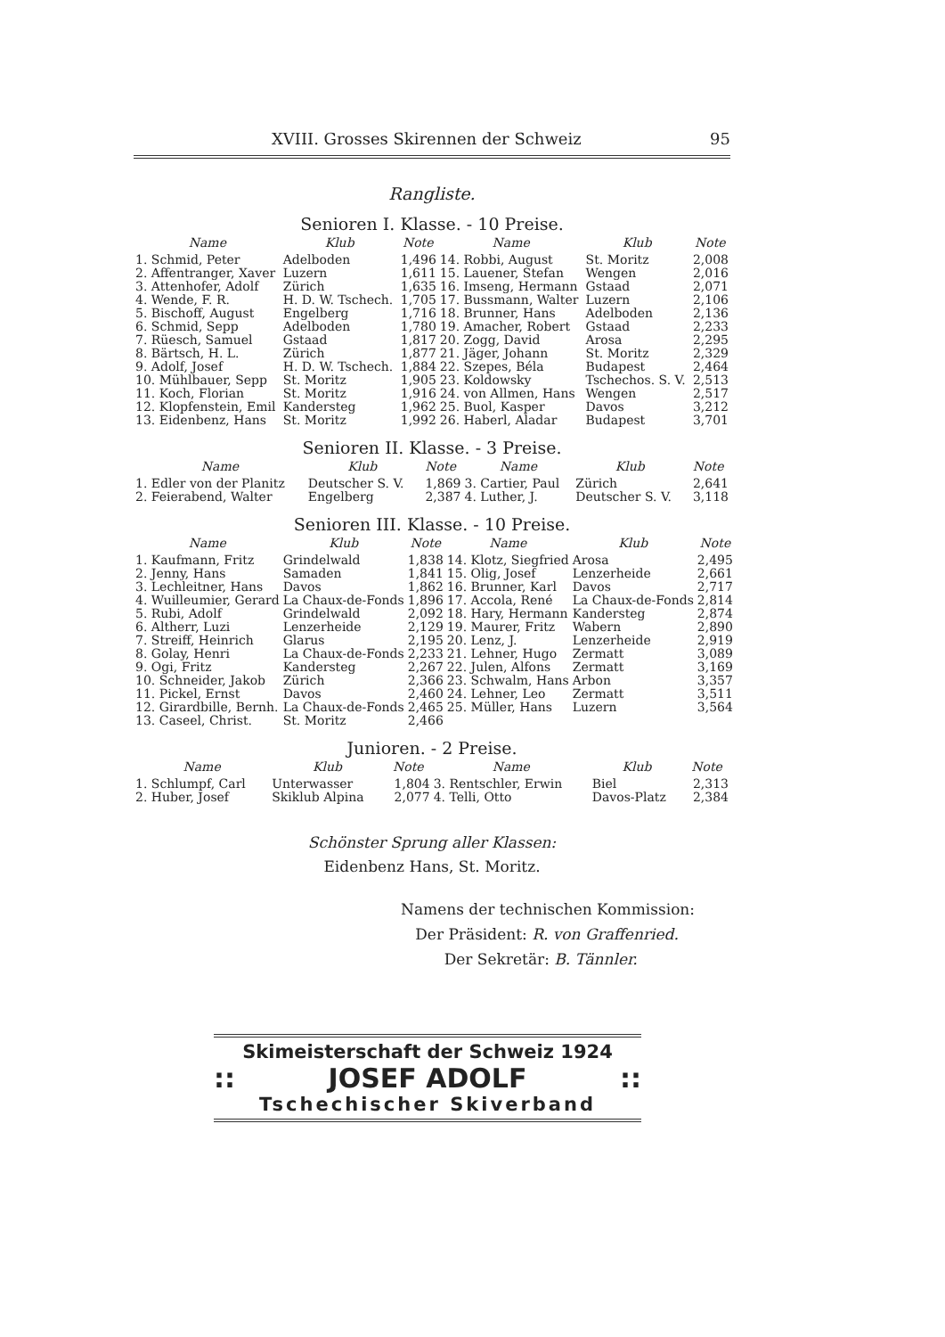XVIII. Grosses Skirennen der Schweiz 95
Rangliste.
Senioren I. Klasse. - 10 Preise.
| Name | Klub | Note | Name | Klub | Note |
| --- | --- | --- | --- | --- | --- |
| 1. Schmid, Peter | Adelboden | 1,496 | 14. Robbi, August | St. Moritz | 2,008 |
| 2. Affentranger, Xaver | Luzern | 1,611 | 15. Lauener, Stefan | Wengen | 2,016 |
| 3. Attenhofer, Adolf | Zürich | 1,635 | 16. Imseng, Hermann | Gstaad | 2,071 |
| 4. Wende, F. R. | H. D. W. Tschech. | 1,705 | 17. Bussmann, Walter | Luzern | 2,106 |
| 5. Bischoff, August | Engelberg | 1,716 | 18. Brunner, Hans | Adelboden | 2,136 |
| 6. Schmid, Sepp | Adelboden | 1,780 | 19. Amacher, Robert | Gstaad | 2,233 |
| 7. Rüesch, Samuel | Gstaad | 1,817 | 20. Zogg, David | Arosa | 2,295 |
| 8. Bärtsch, H. L. | Zürich | 1,877 | 21. Jäger, Johann | St. Moritz | 2,329 |
| 9. Adolf, Josef | H. D. W. Tschech. | 1,884 | 22. Szepes, Béla | Budapest | 2,464 |
| 10. Mühlbauer, Sepp | St. Moritz | 1,905 | 23. Koldowsky | Tschechos. S. V. | 2,513 |
| 11. Koch, Florian | St. Moritz | 1,916 | 24. von Allmen, Hans | Wengen | 2,517 |
| 12. Klopfenstein, Emil | Kandersteg | 1,962 | 25. Buol, Kasper | Davos | 3,212 |
| 13. Eidenbenz, Hans | St. Moritz | 1,992 | 26. Haberl, Aladar | Budapest | 3,701 |
Senioren II. Klasse. - 3 Preise.
| Name | Klub | Note | Name | Klub | Note |
| --- | --- | --- | --- | --- | --- |
| 1. Edler von der Planitz | Deutscher S. V. | 1,869 | 3. Cartier, Paul | Zürich | 2,641 |
| 2. Feierabend, Walter | Engelberg | 2,387 | 4. Luther, J. | Deutscher S. V. | 3,118 |
Senioren III. Klasse. - 10 Preise.
| Name | Klub | Note | Name | Klub | Note |
| --- | --- | --- | --- | --- | --- |
| 1. Kaufmann, Fritz | Grindelwald | 1,838 | 14. Klotz, Siegfried | Arosa | 2,495 |
| 2. Jenny, Hans | Samaden | 1,841 | 15. Olig, Josef | Lenzerheide | 2,661 |
| 3. Lechleitner, Hans | Davos | 1,862 | 16. Brunner, Karl | Davos | 2,717 |
| 4. Wuilleumier, Gerard | La Chaux-de-Fonds | 1,896 | 17. Accola, René | La Chaux-de-Fonds | 2,814 |
| 5. Rubi, Adolf | Grindelwald | 2,092 | 18. Hary, Hermann | Kandersteg | 2,874 |
| 6. Altherr, Luzi | Lenzerheide | 2,129 | 19. Maurer, Fritz | Wabern | 2,890 |
| 7. Streiff, Heinrich | Glarus | 2,195 | 20. Lenz, J. | Lenzerheide | 2,919 |
| 8. Golay, Henri | La Chaux-de-Fonds | 2,233 | 21. Lehner, Hugo | Zermatt | 3,089 |
| 9. Ogi, Fritz | Kandersteg | 2,267 | 22. Julen, Alfons | Zermatt | 3,169 |
| 10. Schneider, Jakob | Zürich | 2,366 | 23. Schwalm, Hans | Arbon | 3,357 |
| 11. Pickel, Ernst | Davos | 2,460 | 24. Lehner, Leo | Zermatt | 3,511 |
| 12. Girardbille, Bernh. | La Chaux-de-Fonds | 2,465 | 25. Müller, Hans | Luzern | 3,564 |
| 13. Caseel, Christ. | St. Moritz | 2,466 | | | |
Junioren. - 2 Preise.
| Name | Klub | Note | Name | Klub | Note |
| --- | --- | --- | --- | --- | --- |
| 1. Schlumpf, Carl | Unterwasser | 1,804 | 3. Rentschler, Erwin | Biel | 2,313 |
| 2. Huber, Josef | Skiklub Alpina | 2,077 | 4. Telli, Otto | Davos-Platz | 2,384 |
Schönster Sprung aller Klassen:
Eidenbenz Hans, St. Moritz.
Namens der technischen Kommission:
Der Präsident: R. von Graffenried.
Der Sekretär: B. Tännler.
Skimeisterschaft der Schweiz 1924
:: JOSEF ADOLF::
Tschechischer Skiverband